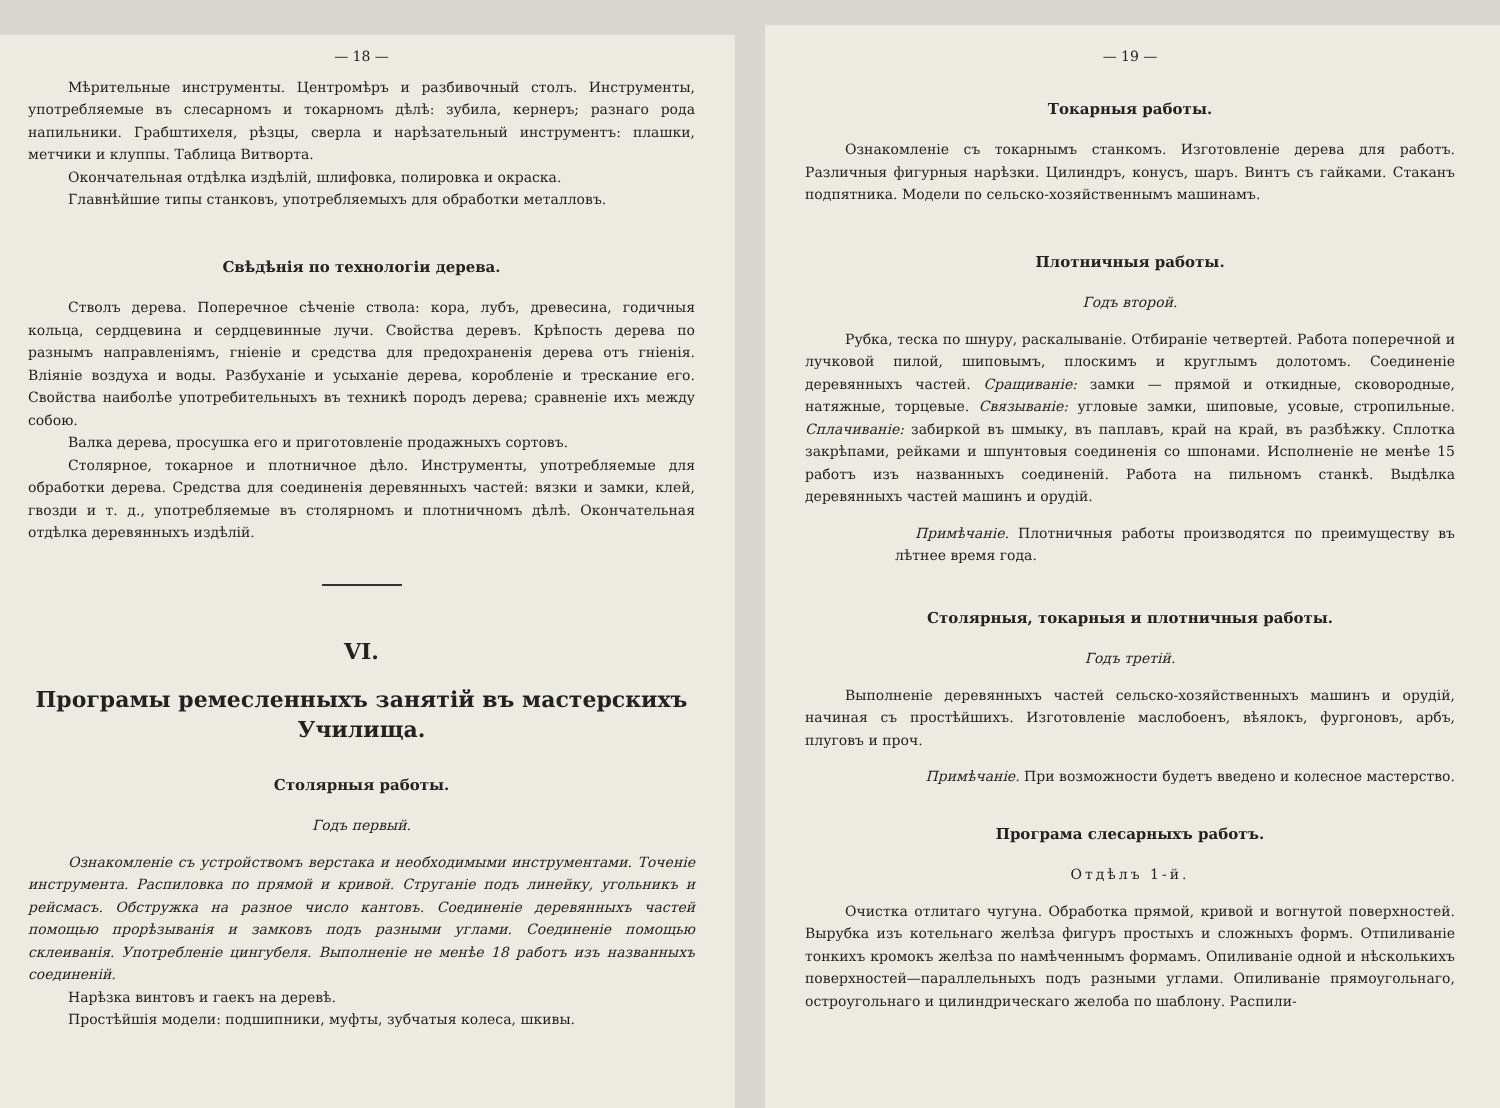— 18 —
Мѣрительные инструменты. Центромѣръ и разбивочный столъ. Инструменты, употребляемые въ слесарномъ и токарномъ дѣлѣ: зубила, кернеръ; разнаго рода напильники. Грабштихеля, рѣзцы, сверла и нарѣзательный инструментъ: плашки, метчики и клуппы. Таблица Витворта.
Окончательная отдѣлка издѣлій, шлифовка, полировка и окраска.
Главнѣйшие типы станковъ, употребляемыхъ для обработки металловъ.
Свѣдѣнія по технологіи дерева.
Стволъ дерева. Поперечное сѣченіе ствола: кора, лубъ, древесина, годичныя кольца, сердцевина и сердцевинные лучи. Свойства деревъ. Крѣпость дерева по разнымъ направленіямъ, гніеніе и средства для предохраненія дерева отъ гніенія. Вліяніе воздуха и воды. Разбуханіе и усыханіе дерева, коробленіе и трескание его. Свойства наиболѣе употребительныхъ въ техникѣ породъ дерева; сравненіе ихъ между собою.
Валка дерева, просушка его и приготовленіе продажныхъ сортовъ.
Столярное, токарное и плотничное дѣло. Инструменты, употребляемые для обработки дерева. Средства для соединенія деревянныхъ частей: вязки и замки, клей, гвозди и т. д., употребляемые въ столярномъ и плотничномъ дѣлѣ. Окончательная отдѣлка деревянныхъ издѣлій.
VI.
Програмы ремесленныхъ занятій въ мастерскихъ Училища.
Столярныя работы.
Годъ первый.
Ознакомленіе съ устройствомъ верстака и необходимыми инструментами. Точеніе инструмента. Распиловка по прямой и кривой. Струганіе подъ линейку, угольникъ и рейсмасъ. Обстружка на разное число кантовъ. Соединеніе деревянныхъ частей помощью прорѣзыванія и замковъ подъ разными углами. Соединеніе помощью склеиванія. Употребленіе цингубеля. Выполненіе не менѣе 18 работъ изъ названныхъ соединеній.
Нарѣзка винтовъ и гаекъ на деревѣ.
Простѣйшія модели: подшипники, муфты, зубчатыя колеса, шкивы.
— 19 —
Токарныя работы.
Ознакомленіе съ токарнымъ станкомъ. Изготовленіе дерева для работъ. Различныя фигурныя нарѣзки. Цилиндръ, конусъ, шаръ. Винтъ съ гайками. Стаканъ подпятника. Модели по сельско-хозяйственнымъ машинамъ.
Плотничныя работы.
Годъ второй.
Рубка, теска по шнуру, раскалываніе. Отбираніе четвертей. Работа поперечной и лучковой пилой, шиповымъ, плоскимъ и круглымъ долотомъ. Соединеніе деревянныхъ частей. Сращиваніе: замки — прямой и откидные, сковородные, натяжные, торцевые. Связываніе: угловые замки, шиповые, усовые, стропильные. Сплачиваніе: забиркой въ шмыку, въ паплавъ, край на край, въ разбѣжку. Сплотка закрѣпами, рейками и шпунтовыя соединенія со шпонами. Исполненіе не менѣе 15 работъ изъ названныхъ соединеній. Работа на пильномъ станкѣ. Выдѣлка деревянныхъ частей машинъ и орудій.
Примѣчаніе. Плотничныя работы производятся по преимуществу въ лѣтнее время года.
Столярныя, токарныя и плотничныя работы.
Годъ третій.
Выполненіе деревянныхъ частей сельско-хозяйственныхъ машинъ и орудій, начиная съ простѣйшихъ. Изготовленіе маслобоенъ, вѣялокъ, фургоновъ, арбъ, плуговъ и проч.
Примѣчаніе. При возможности будетъ введено и колесное мастерство.
Програма слесарныхъ работъ.
Отдѣлъ 1-й.
Очистка отлитаго чугуна. Обработка прямой, кривой и вогнутой поверхностей. Вырубка изъ котельнаго желѣза фигуръ простыхъ и сложныхъ формъ. Отпиливаніе тонкихъ кромокъ желѣза по намѣченнымъ формамъ. Опиливаніе одной и нѣсколькихъ поверхностей—параллельныхъ подъ разными углами. Опиливаніе прямоугольнаго, остроугольнаго и цилиндрическаго желоба по шаблону. Распили-